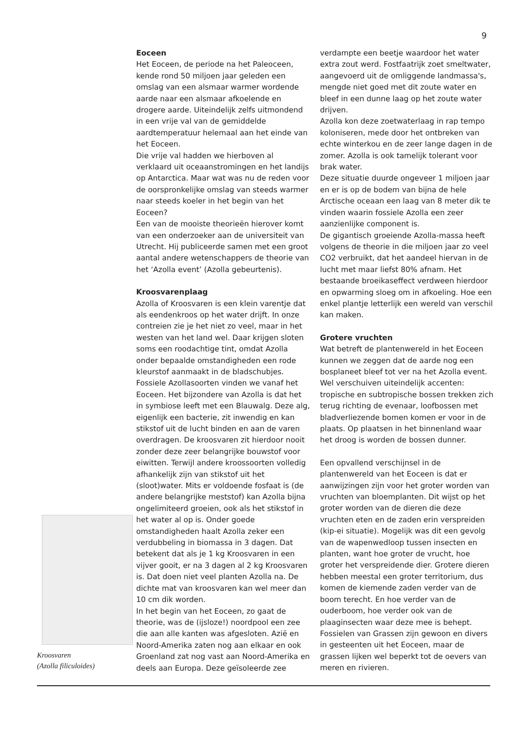9
Kroosvaren
(Azolla filiculoides)
Eoceen
Het Eoceen, de periode na het Paleoceen, kende rond 50 miljoen jaar geleden een omslag van een alsmaar warmer wordende aarde naar een alsmaar afkoelende en drogere aarde. Uiteindelijk zelfs uitmondend in een vrije val van de gemiddelde aardtemperatuur helemaal aan het einde van het Eoceen.
Die vrije val hadden we hierboven al verklaard uit oceaanstromingen en het landijs op Antarctica. Maar wat was nu de reden voor de oorspronkelijke omslag van steeds warmer naar steeds koeler in het begin van het Eoceen?
Een van de mooiste theorieën hierover komt van een onderzoeker aan de universiteit van Utrecht. Hij publiceerde samen met een groot aantal andere wetenschappers de theorie van het ‘Azolla event’ (Azolla gebeurtenis).
Kroosvarenplaag
Azolla of Kroosvaren is een klein varentje dat als eendenkroos op het water drijft. In onze contreien zie je het niet zo veel, maar in het westen van het land wel. Daar krijgen sloten soms een roodachtige tint, omdat Azolla onder bepaalde omstandigheden een rode kleurstof aanmaakt in de bladschubjes.
Fossiele Azollasoorten vinden we vanaf het Eoceen. Het bijzondere van Azolla is dat het in symbiose leeft met een Blauwalg. Deze alg, eigenlijk een bacterie, zit inwendig en kan stikstof uit de lucht binden en aan de varen overdragen. De kroosvaren zit hierdoor nooit zonder deze zeer belangrijke bouwstof voor eiwitten. Terwijl andere kroossoorten volledig afhankelijk zijn van stikstof uit het (sloot)water. Mits er voldoende fosfaat is (de andere belangrijke meststof) kan Azolla bijna ongelimiteerd groeien, ook als het stikstof in het water al op is. Onder goede omstandigheden haalt Azolla zeker een verdubbeling in biomassa in 3 dagen. Dat betekent dat als je 1 kg Kroosvaren in een vijver gooit, er na 3 dagen al 2 kg Kroosvaren is. Dat doen niet veel planten Azolla na. De dichte mat van kroosvaren kan wel meer dan 10 cm dik worden.
In het begin van het Eoceen, zo gaat de theorie, was de (ijsloze!) noordpool een zee die aan alle kanten was afgesloten. Azië en Noord-Amerika zaten nog aan elkaar en ook Groenland zat nog vast aan Noord-Amerika en deels aan Europa. Deze geïsoleerde zee
verdampte een beetje waardoor het water extra zout werd. Fostfaatrijk zoet smeltwater, aangevoerd uit de omliggende landmassa's, mengde niet goed met dit zoute water en bleef in een dunne laag op het zoute water drijven.
Azolla kon deze zoetwaterlaag in rap tempo koloniseren, mede door het ontbreken van echte winterkou en de zeer lange dagen in de zomer. Azolla is ook tamelijk tolerant voor brak water.
Deze situatie duurde ongeveer 1 miljoen jaar en er is op de bodem van bijna de hele Arctische oceaan een laag van 8 meter dik te vinden waarin fossiele Azolla een zeer aanzienlijke component is.
De gigantisch groeiende Azolla-massa heeft volgens de theorie in die miljoen jaar zo veel CO2 verbruikt, dat het aandeel hiervan in de lucht met maar liefst 80% afnam. Het bestaande broeikaseffect verdween hierdoor en opwarming sloeg om in afkoeling. Hoe een enkel plantje letterlijk een wereld van verschil kan maken.
Grotere vruchten
Wat betreft de plantenwereld in het Eoceen kunnen we zeggen dat de aarde nog een bosplaneet bleef tot ver na het Azolla event. Wel verschuiven uiteindelijk accenten: tropische en subtropische bossen trekken zich terug richting de evenaar, loofbossen met bladverliezende bomen komen er voor in de plaats. Op plaatsen in het binnenland waar het droog is worden de bossen dunner.
Een opvallend verschijnsel in de plantenwereld van het Eoceen is dat er aanwijzingen zijn voor het groter worden van vruchten van bloemplanten. Dit wijst op het groter worden van de dieren die deze vruchten eten en de zaden erin verspreiden (kip-ei situatie). Mogelijk was dit een gevolg van de wapenwedloop tussen insecten en planten, want hoe groter de vrucht, hoe groter het verspreidende dier. Grotere dieren hebben meestal een groter territorium, dus komen de kiemende zaden verder van de boom terecht. En hoe verder van de ouderboom, hoe verder ook van de plaaginsecten waar deze mee is behept.
Fossielen van Grassen zijn gewoon en divers in gesteenten uit het Eoceen, maar de grassen lijken wel beperkt tot de oevers van meren en rivieren.